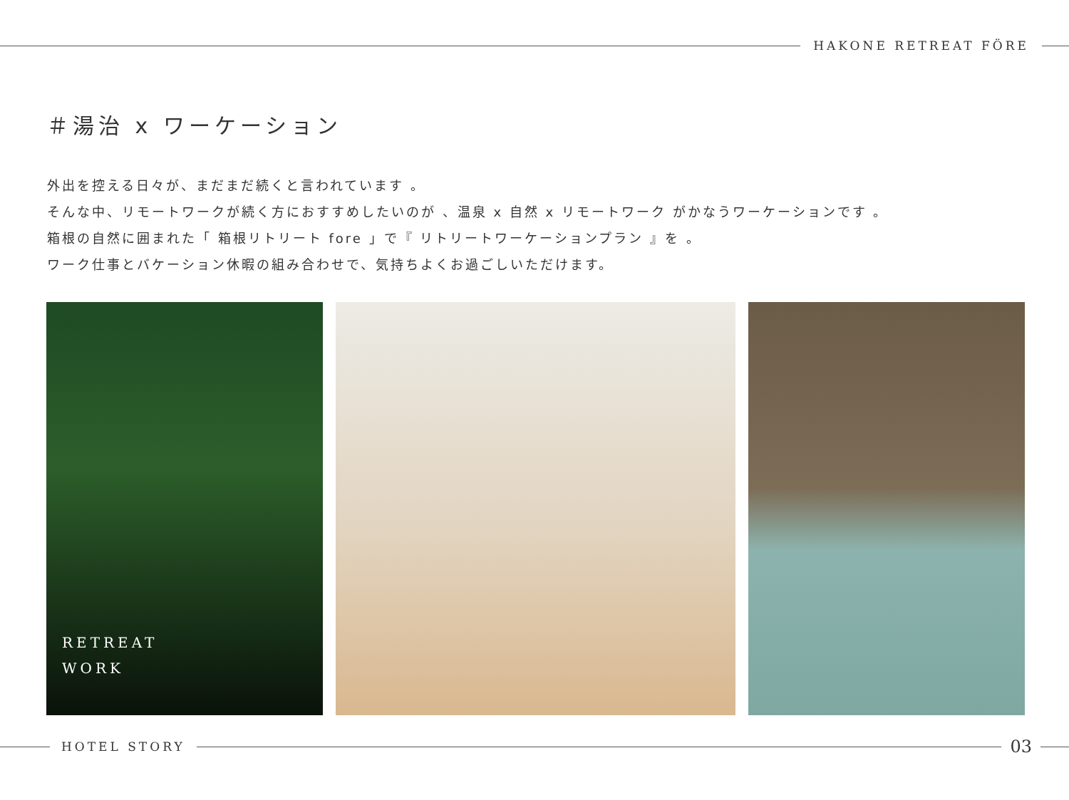HAKONE RETREAT FÖRE
＃湯治 x ワーケーション
外出を控える日々が、まだまだ続くと言われています 。
そんな中、リモートワークが続く方におすすめしたいのが 、温泉 x 自然 x リモートワーク がかなうワーケーションです 。
箱根の自然に囲まれた「 箱根リトリート fore 」で『 リトリートワーケーションプラン 』を 。
ワーク仕事とバケーション休暇の組み合わせで、気持ちよくお過ごしいただけます。
RETREAT
WORK
HOTEL STORY
03